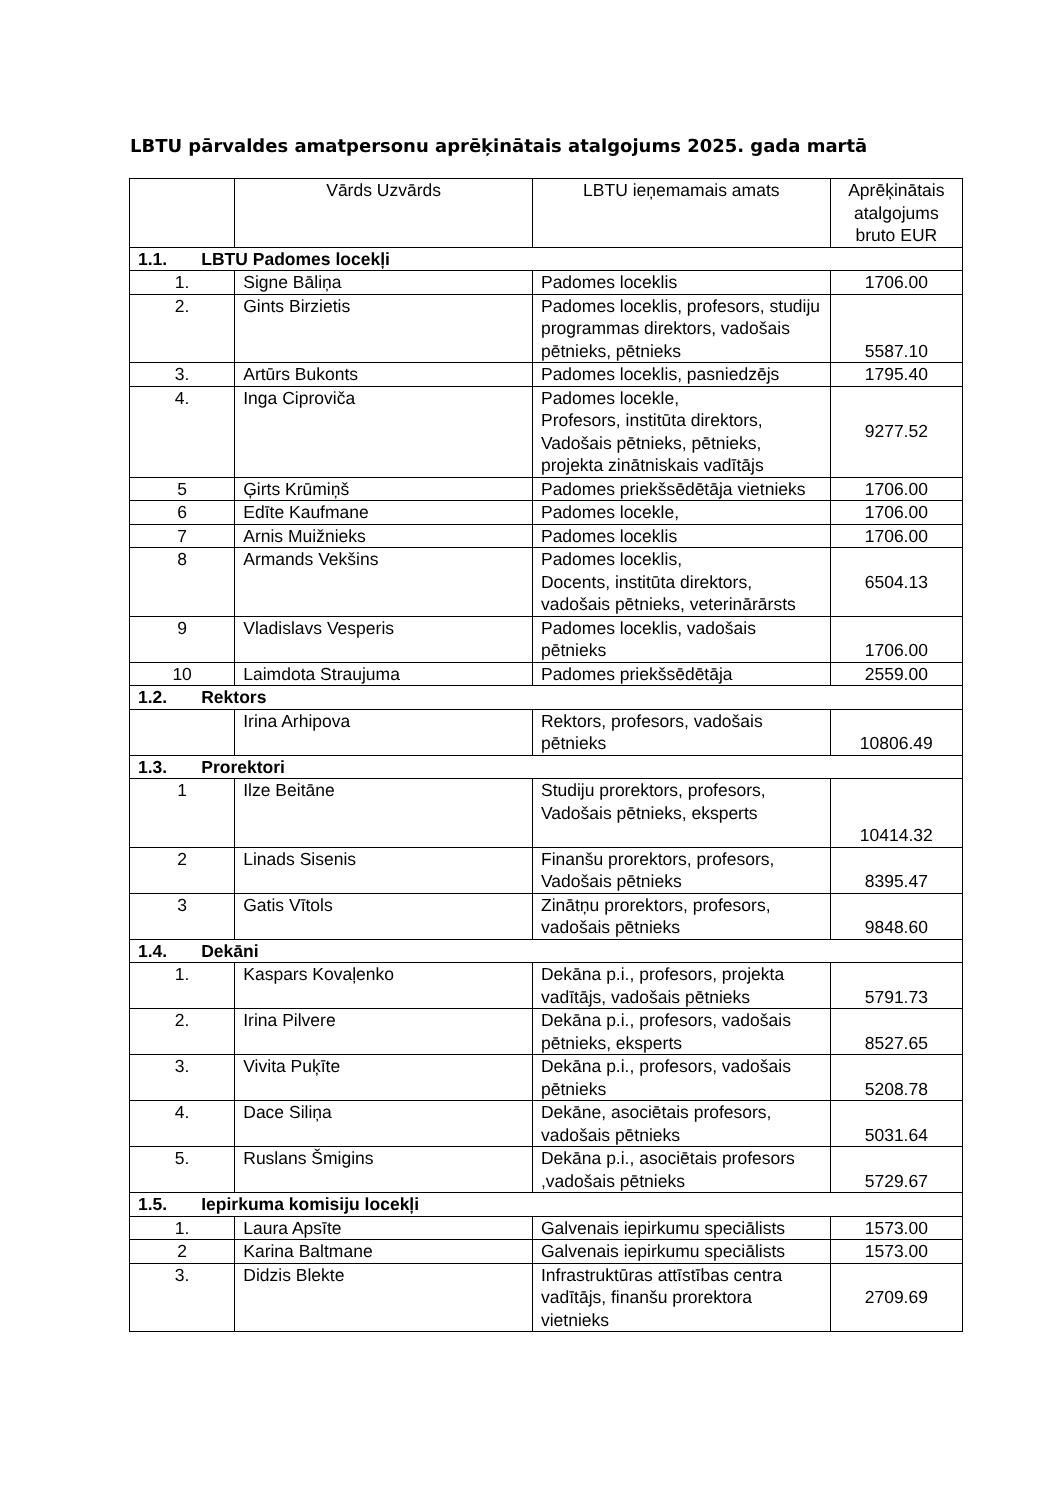LBTU pārvaldes amatpersonu aprēķinātais atalgojums 2025. gada martā
| | Vārds Uzvārds | LBTU ieņemamais amats | Aprēķinātais atalgojums bruto EUR |
| --- | --- | --- | --- |
| 1.1. LBTU Padomes locekļi | | | |
| 1. | Signe Bāliņa | Padomes loceklis | 1706.00 |
| 2. | Gints Birzietis | Padomes loceklis, profesors, studiju programmas direktors, vadošais pētnieks, pētnieks | 5587.10 |
| 3. | Artūrs Bukonts | Padomes loceklis, pasniedzējs | 1795.40 |
| 4. | Inga Ciproviča | Padomes locekle, Profesors, institūta direktors, Vadošais pētnieks, pētnieks, projekta zinātniskais vadītājs | 9277.52 |
| 5 | Ģirts Krūmiņš | Padomes priekšsēdētāja vietnieks | 1706.00 |
| 6 | Edīte Kaufmane | Padomes locekle, | 1706.00 |
| 7 | Arnis Muižnieks | Padomes loceklis | 1706.00 |
| 8 | Armands Vekšins | Padomes loceklis, Docents, institūta direktors, vadošais pētnieks, veterinārārsts | 6504.13 |
| 9 | Vladislavs Vesperis | Padomes loceklis, vadošais pētnieks | 1706.00 |
| 10 | Laimdota Straujuma | Padomes priekšsēdētāja | 2559.00 |
| 1.2. Rektors | | | |
| | Irina Arhipova | Rektors, profesors, vadošais pētnieks | 10806.49 |
| 1.3. Prorektori | | | |
| 1 | Ilze Beitāne | Studiju prorektors, profesors, Vadošais pētnieks, eksperts | 10414.32 |
| 2 | Linads Sisenis | Finanšu prorektors, profesors, Vadošais pētnieks | 8395.47 |
| 3 | Gatis Vītols | Zinātņu prorektors, profesors, vadošais pētnieks | 9848.60 |
| 1.4. Dekāni | | | |
| 1. | Kaspars Kovaļenko | Dekāna p.i., profesors, projekta vadītājs, vadošais pētnieks | 5791.73 |
| 2. | Irina Pilvere | Dekāna p.i., profesors, vadošais pētnieks, eksperts | 8527.65 |
| 3. | Vivita Puķīte | Dekāna p.i., profesors, vadošais pētnieks | 5208.78 |
| 4. | Dace Siliņa | Dekāne, asociētais profesors, vadošais pētnieks | 5031.64 |
| 5. | Ruslans Šmigins | Dekāna p.i., asociētais profesors ,vadošais pētnieks | 5729.67 |
| 1.5. Iepirkuma komisiju locekļi | | | |
| 1. | Laura Apsīte | Galvenais iepirkumu speciālists | 1573.00 |
| 2 | Karina Baltmane | Galvenais iepirkumu speciālists | 1573.00 |
| 3. | Didzis Blekte | Infrastruktūras attīstības centra vadītājs, finanšu prorektora vietnieks | 2709.69 |